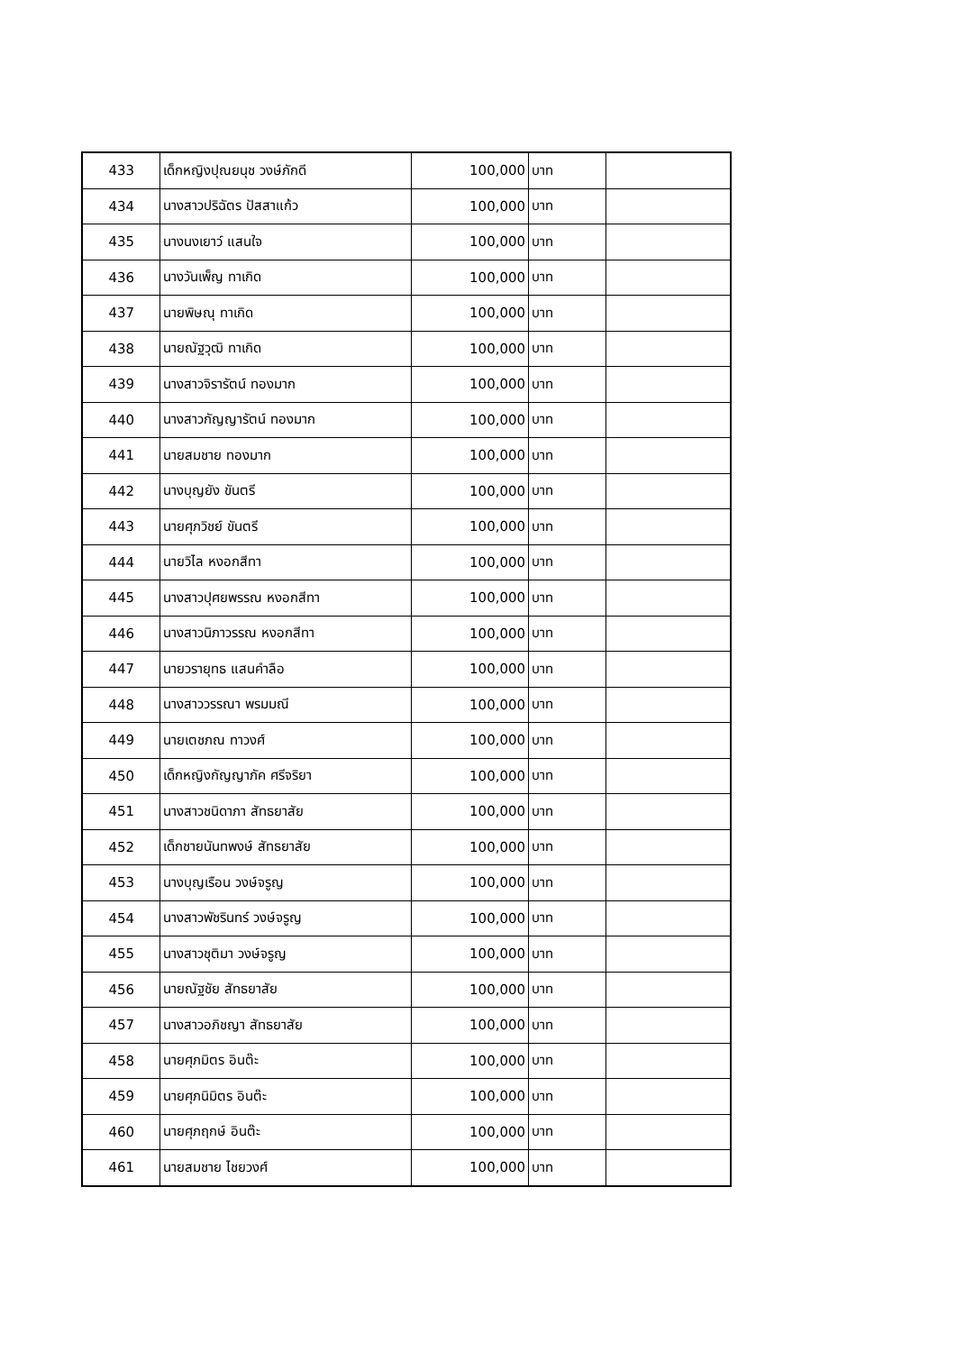| 433 | เด็กหญิงปุณยนุช วงษ์ภักดี | 100,000 | บาท | |
| 434 | นางสาวปริฉัตร ปัสสาแก้ว | 100,000 | บาท | |
| 435 | นางนงเยาว์ แสนใจ | 100,000 | บาท | |
| 436 | นางวันเพ็ญ ทาเกิด | 100,000 | บาท | |
| 437 | นายพิษณุ ทาเกิด | 100,000 | บาท | |
| 438 | นายณัฐวุฒิ ทาเกิด | 100,000 | บาท | |
| 439 | นางสาวจิรารัตน์ ทองมาก | 100,000 | บาท | |
| 440 | นางสาวกัญญารัตน์ ทองมาก | 100,000 | บาท | |
| 441 | นายสมชาย ทองมาก | 100,000 | บาท | |
| 442 | นางบุญยัง ขันตรี | 100,000 | บาท | |
| 443 | นายศุภวิชย์ ขันตรี | 100,000 | บาท | |
| 444 | นายวิไล หงอกสีทา | 100,000 | บาท | |
| 445 | นางสาวปุศยพรรณ หงอกสีทา | 100,000 | บาท | |
| 446 | นางสาวนิภาวรรณ หงอกสีทา | 100,000 | บาท | |
| 447 | นายวรายุทธ แสนคำลือ | 100,000 | บาท | |
| 448 | นางสาววรรณา พรมมณี | 100,000 | บาท | |
| 449 | นายเตชภณ ทาวงศ์ | 100,000 | บาท | |
| 450 | เด็กหญิงกัญญาภัค ศรีจริยา | 100,000 | บาท | |
| 451 | นางสาวชนิดาภา สัทธยาสัย | 100,000 | บาท | |
| 452 | เด็กชายนันทพงษ์ สัทธยาสัย | 100,000 | บาท | |
| 453 | นางบุญเรือน วงษ์จรูญ | 100,000 | บาท | |
| 454 | นางสาวพัชรินทร์ วงษ์จรูญ | 100,000 | บาท | |
| 455 | นางสาวชุติมา วงษ์จรูญ | 100,000 | บาท | |
| 456 | นายณัฐชัย สัทธยาสัย | 100,000 | บาท | |
| 457 | นางสาวอภิชญา สัทธยาสัย | 100,000 | บาท | |
| 458 | นายศุภมิตร อินต๊ะ | 100,000 | บาท | |
| 459 | นายศุภนิมิตร อินต๊ะ | 100,000 | บาท | |
| 460 | นายศุภฤกษ์ อินต๊ะ | 100,000 | บาท | |
| 461 | นายสมชาย ไชยวงศ์ | 100,000 | บาท | |